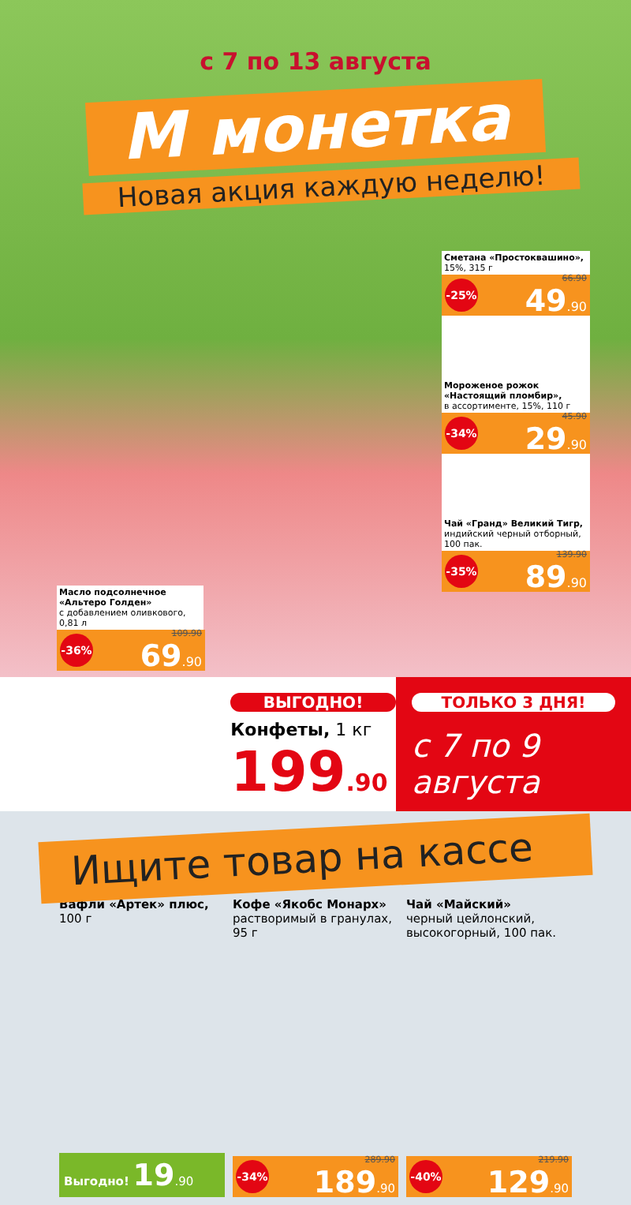с 7 по 13 августа
М монетка
Новая акция каждую неделю!
Сметана «Простоквашино»,
15%, 315 г
-25% 66.90
49.90
Мороженое рожок «Настоящий пломбир»,
в ассортименте, 15%, 110 г
-34% 45.90
29.90
Чай «Гранд» Великий Тигр,
индийский черный отборный, 100 пак.
-35% 139.90
89.90
Масло подсолнечное «Альтеро Голден»
с добавлением оливкового, 0,81 л
-36% 109.90
69.90
ВЫГОДНО!
Конфеты, 1 кг
199.90
ТОЛЬКО 3 ДНЯ!
с 7 по 9 августа
Ищите товар на кассе
Вафли «Артек» плюс,
100 г
Выгодно! 19.90
Кофе «Якобс Монарх»
растворимый в гранулах, 95 г
-34% 289.90
189.90
Чай «Майский»
черный цейлонский, высокогорный, 100 пак.
-40% 219.90
129.90